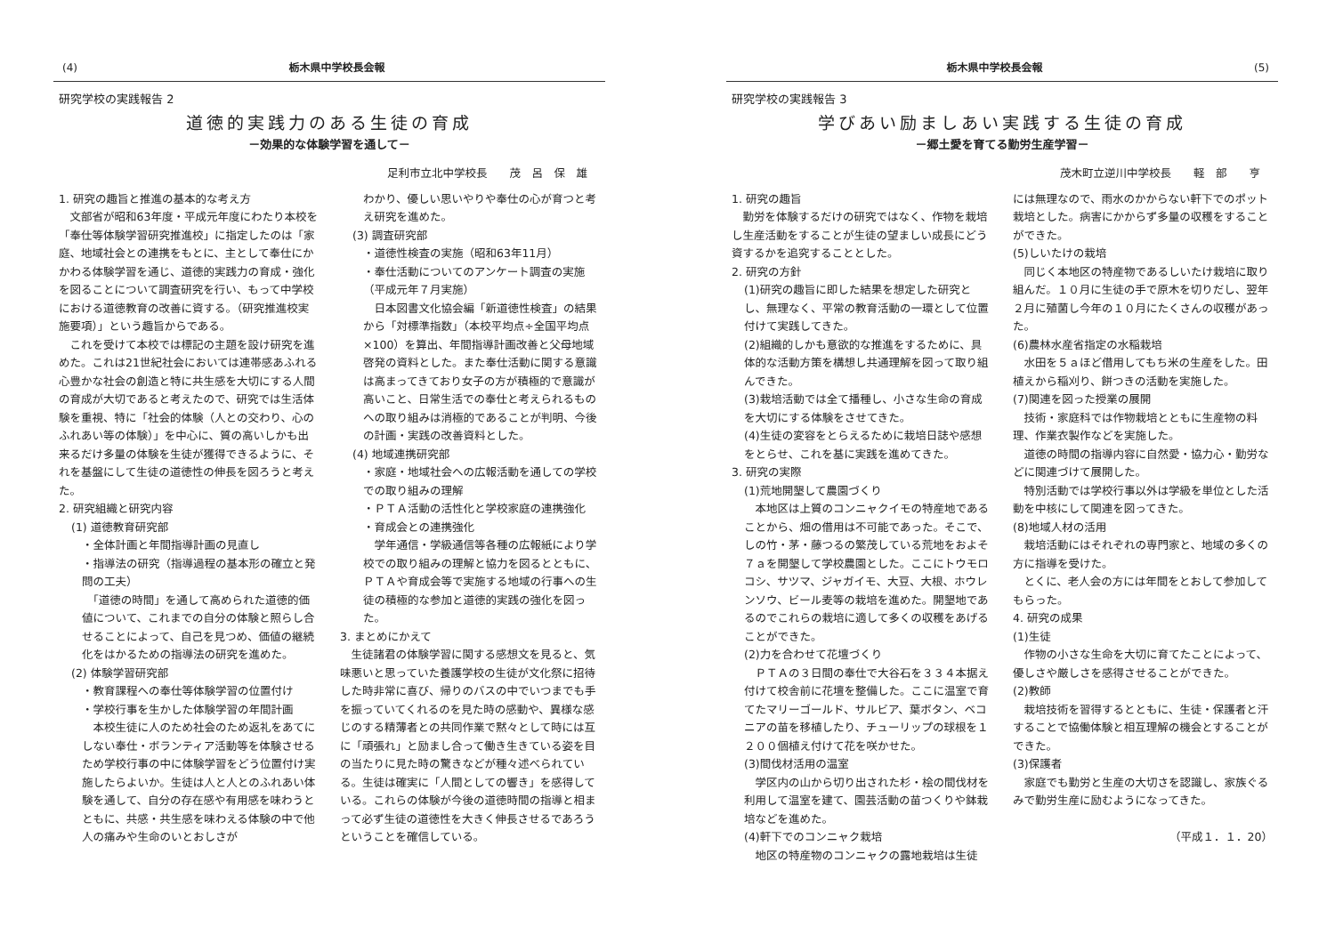(4) 栃木県中学校長会報
研究学校の実践報告 2
道徳的実践力のある生徒の育成
－効果的な体験学習を通して－
足利市立北中学校長　　茂　呂　保　雄
1. 研究の趣旨と推進の基本的な考え方
　文部省が昭和63年度・平成元年度にわたり本校を「奉仕等体験学習研究推進校」に指定したのは「家庭、地域社会との連携をもとに、主として奉仕にかかわる体験学習を通じ、道徳的実践力の育成・強化を図ることについて調査研究を行い、もって中学校における道徳教育の改善に資する。（研究推進校実施要項）」という趣旨からである。
　これを受けて本校では標記の主題を設け研究を進めた。これは21世紀社会においては連帯感あふれる心豊かな社会の創造と特に共生感を大切にする人間の育成が大切であると考えたので、研究では生活体験を重視、特に「社会的体験（人との交わり、心のふれあい等の体験）」を中心に、質の高いしかも出来るだけ多量の体験を生徒が獲得できるように、それを基盤にして生徒の道徳性の伸長を図ろうと考えた。
2. 研究組織と研究内容
(1) 道徳教育研究部
・全体計画と年間指導計画の見直し
・指導法の研究（指導過程の基本形の確立と発問の工夫）
　「道徳の時間」を通して高められた道徳的価値について、これまでの自分の体験と照らし合せることによって、自己を見つめ、価値の継続化をはかるための指導法の研究を進めた。
(2) 体験学習研究部
・教育課程への奉仕等体験学習の位置付け
・学校行事を生かした体験学習の年間計画
　本校生徒に人のため社会のため返礼をあてにしない奉仕・ボランティア活動等を体験させるため学校行事の中に体験学習をどう位置付け実施したらよいか。生徒は人と人とのふれあい体験を通して、自分の存在感や有用感を味わうとともに、共感・共生感を味わえる体験の中で他人の痛みや生命のいとおしさが
わかり、優しい思いやりや奉仕の心が育つと考え研究を進めた。
(3) 調査研究部
・道徳性検査の実施（昭和63年11月）
・奉仕活動についてのアンケート調査の実施（平成元年７月実施）
　日本図書文化協会編「新道徳性検査」の結果から「対標準指数」（本校平均点÷全国平均点×100）を算出、年間指導計画改善と父母地域啓発の資料とした。また奉仕活動に関する意識は高まってきており女子の方が積極的で意識が高いこと、日常生活での奉仕と考えられるものへの取り組みは消極的であることが判明、今後の計画・実践の改善資料とした。
(4) 地域連携研究部
・家庭・地域社会への広報活動を通しての学校での取り組みの理解
・ＰＴＡ活動の活性化と学校家庭の連携強化
・育成会との連携強化
　学年通信・学級通信等各種の広報紙により学校での取り組みの理解と協力を図るとともに、ＰＴＡや育成会等で実施する地域の行事への生徒の積極的な参加と道徳的実践の強化を図った。
3. まとめにかえて
　生徒諸君の体験学習に関する感想文を見ると、気味悪いと思っていた養護学校の生徒が文化祭に招待した時非常に喜び、帰りのバスの中でいつまでも手を振っていてくれるのを見た時の感動や、異様な感じのする精薄者との共同作業で黙々として時には互に「頑張れ」と励まし合って働き生きている姿を目の当たりに見た時の驚きなどが種々述べられている。生徒は確実に「人間としての響き」を感得している。これらの体験が今後の道徳時間の指導と相まって必ず生徒の道徳性を大きく伸長させるであろうということを確信している。
栃木県中学校長会報 (5)
研究学校の実践報告 3
学びあい励ましあい実践する生徒の育成
－郷土愛を育てる勤労生産学習－
茂木町立逆川中学校長　　軽　部　　亨
1. 研究の趣旨
　勤労を体験するだけの研究ではなく、作物を栽培し生産活動をすることが生徒の望ましい成長にどう資するかを追究することとした。
2. 研究の方針
(1)研究の趣旨に即した結果を想定した研究とし、無理なく、平常の教育活動の一環として位置付けて実践してきた。
(2)組織的しかも意欲的な推進をするために、具体的な活動方策を構想し共通理解を図って取り組んできた。
(3)栽培活動では全て播種し、小さな生命の育成を大切にする体験をさせてきた。
(4)生徒の変容をとらえるために栽培日誌や感想をとらせ、これを基に実践を進めてきた。
3. 研究の実際
(1)荒地開墾して農園づくり
　本地区は上質のコンニャクイモの特産地であることから、畑の借用は不可能であった。そこで、しの竹・茅・藤つるの繁茂している荒地をおよそ７ａを開墾して学校農園とした。ここにトウモロコシ、サツマ、ジャガイモ、大豆、大根、ホウレンソウ、ビール麦等の栽培を進めた。開墾地であるのでこれらの栽培に適して多くの収穫をあげることができた。
(2)力を合わせて花壇づくり
　ＰＴＡの３日間の奉仕で大谷石を３３４本据え付けて校舎前に花壇を整備した。ここに温室で育てたマリーゴールド、サルビア、葉ボタン、ベコニアの苗を移植したり、チューリップの球根を１２００個植え付けて花を咲かせた。
(3)間伐材活用の温室
　学区内の山から切り出された杉・桧の間伐材を利用して温室を建て、園芸活動の苗つくりや鉢栽培などを進めた。
(4)軒下でのコンニャク栽培
　地区の特産物のコンニャクの露地栽培は生徒
には無理なので、雨水のかからない軒下でのポット栽培とした。病害にかからず多量の収穫をすることができた。
(5)しいたけの栽培
　同じく本地区の特産物であるしいたけ栽培に取り組んだ。１０月に生徒の手で原木を切りだし、翌年２月に殖菌し今年の１０月にたくさんの収穫があった。
(6)農林水産省指定の水稲栽培
　水田を５ａほど借用してもち米の生産をした。田植えから稲刈り、餅つきの活動を実施した。
(7)関連を図った授業の展開
　技術・家庭科では作物栽培とともに生産物の料理、作業衣製作などを実施した。
　道徳の時間の指導内容に自然愛・協力心・勤労などに関連づけて展開した。
　特別活動では学校行事以外は学級を単位とした活動を中核にして関連を図ってきた。
(8)地域人材の活用
　栽培活動にはそれぞれの専門家と、地域の多くの方に指導を受けた。
　とくに、老人会の方には年間をとおして参加してもらった。
4. 研究の成果
(1)生徒
　作物の小さな生命を大切に育てたことによって、優しさや厳しさを感得させることができた。
(2)教師
　栽培技術を習得するとともに、生徒・保護者と汗することで協働体験と相互理解の機会とすることができた。
(3)保護者
　家庭でも勤労と生産の大切さを認識し、家族ぐるみで勤労生産に励むようになってきた。
（平成１．１．20）